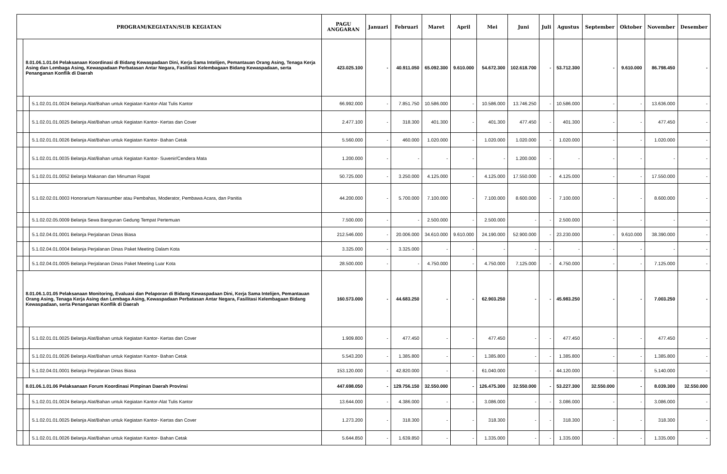| PROGRAM/KEGIATAN/SUB KEGIATAN | | | PAGU ANGGARAN | Januari | Februari | Maret | April | Mei | Juni | Juli | Agustus | September | Oktober | November | Desember |
| --- | --- | --- | --- | --- | --- | --- | --- | --- | --- | --- | --- | --- | --- | --- | --- |
| | 8.01.06.1.01.04 Pelaksanaan Koordinasi di Bidang Kewaspadaan Dini, Kerja Sama Intelijen, Pemantauan Orang Asing, Tenaga Kerja Asing dan Lembaga Asing, Kewaspadaan Perbatasan Antar Negara, Fasilitasi Kelembagaan Bidang Kewaspadaan, serta Penanganan Konflik di Daerah | | 423.025.100 | - | 40.911.050 | 65.092.300 | 9.610.000 | 54.672.300 | 102.618.700 | - | 53.712.300 | - | 9.610.000 | 86.798.450 | - |
| | | 5.1.02.01.01.0024 Belanja Alat/Bahan untuk Kegiatan Kantor-Alat Tulis Kantor | 66.992.000 | - | 7.851.750 | 10.586.000 | - | 10.586.000 | 13.746.250 | - | 10.586.000 | - | - | 13.636.000 | - |
| | | 5.1.02.01.01.0025 Belanja Alat/Bahan untuk Kegiatan Kantor- Kertas dan Cover | 2.477.100 | - | 318.300 | 401.300 | - | 401.300 | 477.450 | - | 401.300 | - | - | 477.450 | - |
| | | 5.1.02.01.01.0026 Belanja Alat/Bahan untuk Kegiatan Kantor- Bahan Cetak | 5.560.000 | - | 460.000 | 1.020.000 | - | 1.020.000 | 1.020.000 | - | 1.020.000 | - | - | 1.020.000 | - |
| | | 5.1.02.01.01.0035 Belanja Alat/Bahan untuk Kegiatan Kantor- Suvenir/Cendera Mata | 1.200.000 | - | - | - | - | - | 1.200.000 | - | - | - | - | - | - |
| | | 5.1.02.01.01.0052 Belanja Makanan dan Minuman Rapat | 50.725.000 | - | 3.250.000 | 4.125.000 | - | 4.125.000 | 17.550.000 | - | 4.125.000 | - | - | 17.550.000 | - |
| | | 5.1.02.02.01.0003 Honorarium Narasumber atau Pembahas, Moderator, Pembawa Acara, dan Panitia | 44.200.000 | - | 5.700.000 | 7.100.000 | - | 7.100.000 | 8.600.000 | - | 7.100.000 | - | - | 8.600.000 | - |
| | | 5.1.02.02.05.0009 Belanja Sewa Bangunan Gedung Tempat Pertemuan | 7.500.000 | - | - | 2.500.000 | - | 2.500.000 | - | - | 2.500.000 | - | - | - | - |
| | | 5.1.02.04.01.0001 Belanja Perjalanan Dinas Biasa | 212.546.000 | - | 20.006.000 | 34.610.000 | 9.610.000 | 24.190.000 | 52.900.000 | - | 23.230.000 | - | 9.610.000 | 38.390.000 | - |
| | | 5.1.02.04.01.0004 Belanja Perjalanan Dinas Paket Meeting Dalam Kota | 3.325.000 | - | 3.325.000 | - | - | - | - | - | - | - | - | - | - |
| | | 5.1.02.04.01.0005 Belanja Perjalanan Dinas Paket Meeting Luar Kota | 28.500.000 | - | - | 4.750.000 | - | 4.750.000 | 7.125.000 | - | 4.750.000 | - | - | 7.125.000 | - |
| | 8.01.06.1.01.05 Pelaksanaan Monitoring, Evaluasi dan Pelaporan di Bidang Kewaspadaan Dini, Kerja Sama Intelijen, Pemantauan Orang Asing, Tenaga Kerja Asing dan Lembaga Asing, Kewaspadaan Perbatasan Antar Negara, Fasilitasi Kelembagaan Bidang Kewaspadaan, serta Penanganan Konflik di Daerah | | 160.573.000 | - | 44.683.250 | - | - | 62.903.250 | - | - | 45.983.250 | - | - | 7.003.250 | - |
| | | 5.1.02.01.01.0025 Belanja Alat/Bahan untuk Kegiatan Kantor- Kertas dan Cover | 1.909.800 | - | 477.450 | - | - | 477.450 | - | - | 477.450 | - | - | 477.450 | - |
| | | 5.1.02.01.01.0026 Belanja Alat/Bahan untuk Kegiatan Kantor- Bahan Cetak | 5.543.200 | - | 1.385.800 | - | - | 1.385.800 | - | - | 1.385.800 | - | - | 1.385.800 | - |
| | | 5.1.02.04.01.0001 Belanja Perjalanan Dinas Biasa | 153.120.000 | - | 42.820.000 | - | - | 61.040.000 | - | - | 44.120.000 | - | - | 5.140.000 | - |
| | 8.01.06.1.01.06 Pelaksanaan Forum Koordinasi Pimpinan Daerah Provinsi | | 447.698.050 | - | 129.756.150 | 32.550.000 | - | 126.475.300 | 32.550.000 | - | 53.227.300 | 32.550.000 | - | 8.039.300 | 32.550.000 |
| | | 5.1.02.01.01.0024 Belanja Alat/Bahan untuk Kegiatan Kantor-Alat Tulis Kantor | 13.644.000 | - | 4.386.000 | - | - | 3.086.000 | - | - | 3.086.000 | - | - | 3.086.000 | - |
| | | 5.1.02.01.01.0025 Belanja Alat/Bahan untuk Kegiatan Kantor- Kertas dan Cover | 1.273.200 | - | 318.300 | - | - | 318.300 | - | - | 318.300 | - | - | 318.300 | - |
| | | 5.1.02.01.01.0026 Belanja Alat/Bahan untuk Kegiatan Kantor- Bahan Cetak | 5.644.850 | - | 1.639.850 | - | - | 1.335.000 | - | - | 1.335.000 | - | - | 1.335.000 | - |